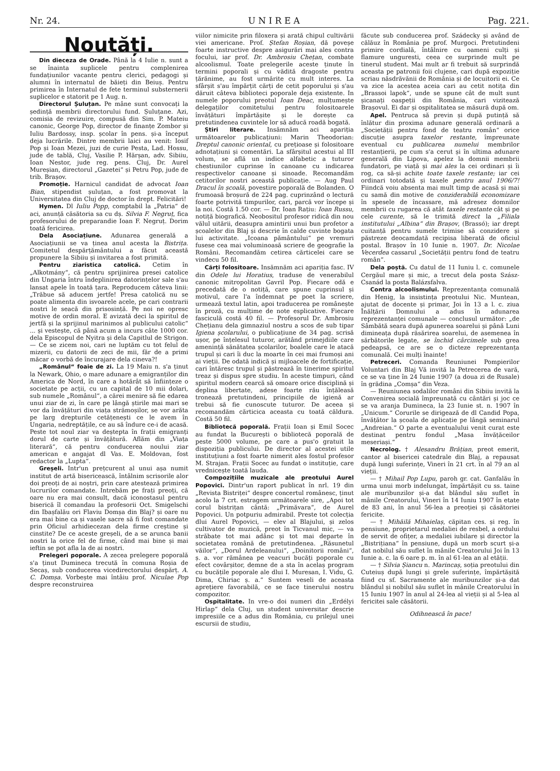Nr. 24. U N I R E A Pag. 221.
Noutăți.
Din dieceza de Orade. Până la 4 Iulie n. sunt a se înainta suplicele pentru complenirea fundațiunilor vacante pentru clerici, pedagogi și alumni în internatul de băieți din Beiuș. Pentru primirea în Internatul de fete terminul substernerii suplicelor e statorit pe 1 Aug. n.
Directorul Șuluțan. Pe mâne sunt convocați la ședință membrii directorului fund. Șuluțane. Azi, comisia de revizuire, compusă din Sim. P. Mateiu canonic, George Pop, director de finanțe Zombor și Iuliu Bardossy, insp. școlar în pens. și-a început deja lucrările. Dintre membrii laici au venit: Iosif Pop și Ioan Mezei, juzi de curie Pesta, Lad. Hossu, jude de tablă, Cluj, Vasilie P. Hărșan, adv. Sibiiu, Ioan Nestor, jude reg. pens. Cluj, Dr. Aurel Mureșian, directorul „Gazetei“ și Petru Pop, jude de trib. Brașov.
Promoție. Harnicul candidat de advocat Ioan Bian, stipendist șuluțan, a fost promovat la Universitatea din Cluj de doctor în drept. Felicitări!
Hymen. Dl Iuliu Popp, comptabil la „Patria“ de aci, anunță căsătoria sa cu dș. Silvia F. Negruț, fica profesorului de preparandie Ioan F. Negruț. Dorim toată fericirea.
Dela Asociațiune. Adunarea generală a Asociațiunii se va ținea anul acesta la Bistrița. Comitetul despărțământului a făcut această propunere la Sibiiu și invitarea a fost primită.
Pentru ziaristica catolică. Cetim în „Alkotmány“, că pentru sprijinirea presei catolice din Ungaria întru îndeplinirea datorințelor sale s'au lansat apele în toată țara. Reproducem câteva linii: „Trăbue să aducem jertfe! Presa catolică nu se poate alimenta din isvoarele acele, pe cari contrarii nostri le seacă din prisosință. Pe noi ne opresc motive de ordin moral. E avizată deci la spiritul de jertfă și la sprijinul marinimos al publicului catolic“ ... și vestește, că până acum a incurs câte 1000 cor. dela Episcopul de Nyitra și dela Capitlul de Strigon. — Ce se zicem noi, cari ne luptăm cu tot felul de mizerii, cu datorii de zeci de mii, făr de a primi măcar o vorbă de încurajare dela cineva?!
„Românul“ foaie de zi. La 19 Maiu n. s'a ținut la Newark, Ohio, o mare adunare a emigranților din America de Nord, în care a hotărât să înființeze o societate pe acții, cu un capital de 10 mii dolari, sub numele „Românul“, a cărei menire să fie edarea unui ziar de zi, în care pe lângă știrile mai mari se vor da învățături din viața strămoșilor, se vor arăta pe larg drepturile cetățenești ce le avem în Ungaria, nedreptățile, ce au să îndure ce-i de acasă. Peste tot noul ziar va deștepta în frații emigranți dorul de carte și învățătură. Aflăm din „Viața literară“, că pentru conducerea noului ziar american e angajat dl Vas. E. Moldovan, fost redactor la „Lupta“.
Greșeli. Intr'un prețcurent al unui așa numit institut de artă bisericească, întâlnim scrisorile alor doi preoți de ai noștri, prin care atestează primirea lucrurilor comandate. Intrebăm pe frați preoți, că oare nu era mai consult, dacă iconostasul pentru biserică îl comandau la profesorii Oct. Smigelschi din Ibașfalău ori Flaviu Domșa din Blaj? și oare nu era mai bine ca și vasele sacre să fi fost comandate prin Oficiul arhidiecezan dela firme creștine și cinstite? De ce aceste greșeli, de a se arunca banii nostri la orice fel de firme, când mai bine și mai ieftin se pot afla la de ai nostri.
Prelegeri poporale. A zecea prelegere poporală s'a ținut Dumineca trecută în comuna Roșia de Secaș, sub conducerea vicedirectorului despărț. A. C. Domșa. Vorbește mai întâiu prof. Niculae Pop despre reconstruirea
viilor nimicite prin filoxera și arată chipul cultivării viei americane. Prof. Ștefan Roșian, dă poveșe foarte instructive despre asigurări mai ales contra focului, iar prof. Dr. Ambrosiu Chețan, combate alcoolismul. Toate prelegerile aceste ținute în termini poporali și cu vădită dragoste pentru țărănime, au fost urmărite cu mult interes. La sfârșit s'au împărțit cărți de cetit poporului și s'au dăruit câteva biblioteci poporale deja existente. In numele poporului preotul Ioan Deac, mulțumește delegaților comitetului pentru folositoarele învățături împărtășite și le dorește ca pretutindenea cuvintele lor să aducă roadă bogată.
Știri literare. Insămnăm aci apariția următoarelor publicațiuni: Marin Theodorian: Dreptul canonic oriental, cu prețioase și folositoare adnotațiuni și comentări. La sfârșitul acestui al III volum, se află un indice alfabetic a tuturor chestiunilor cuprinse în canoane cu indicarea respectivelor canoane și sinoade. Recomandăm cetitorilor nostri această publicație. — Aug Paul Dracul în școală, povestire poporală de Bolanden. O frumoasă broșură de 224 pag. cuprinzând o lectură foarte potrivită timpurilor, cari, parcă vor începe și la noi. Costă 1.50 cor. — Dr. Ioan Rațiu: Ioan Russu, notiță biografică. Neobositul profesor ridică din nou vălul uitării, deasupra amintirii unui bun profetor a școalelor din Blaj și descrie în calde cuvinte bogata lui activitate. „Icoana pământului“ pe vremuri fusese cea mai voluminoasă scriere de geografie la Români. Recomandăm cetirea cărticelei care se vindecu 50 fil.
Cărți folositoare. Insămnăm aci apariția fasc. IV din Odele lui Horatius, traduse de venerabilul canonic mitropolitan Gavril Pop. Fiecare odă e precedată de o notiță, care spune cuprinsul și motivul, care l'a îndemnat pe poet la scriere, urmează textul latin, apoi traducerea pe românește în proză, cu mulțime de note esplicative. Fiecare fasciculă costă 40 fil. — Profesorul Dr. Ambrosiu Chețianu dela gimnaziul nostru a scos de sub tipar Igiena școlarului, o publicațiune de 34 pag. scrisă ușor, pe înțelesul tuturor, arătând primejdiile care amenință sănătatea școlarilor, boalele care le atacă trupul și cari îi duc la moarte în cei mai frumoși ani ai vieții. De odată indică și mijloacele de fortificație, cari întăresc trupul și păstrează în tinerime spiritul treaz și dispus spre studiu. In aceste timpuri, când spiritul modern cearcă să omoare orice disciplină și deplina libertate, adese foarte rău înțăleasă tronează pretutindeni, principiile de igienă ar trebui să fie cunoscute tuturor. De aceea și recomandăm cărticica aceasta cu toată căldura. Costă 50 fil.
Bibliotecă poporală. Frații Ioan și Emil Socec au fundat la București o bibliotecă poporală de peste 5000 volume, pe care a pus'o gratuit la dispoziția publicului. De director al acestei utile instituțiuni a fost foarte nimerit ales fostul profesor M. Strajan. Frații Socec au fundat o instituție, care vrednicește toată lauda.
Compozițiile muzicale ale preotului Aurel Popovici. Dintr'un raport publicat în nrl. 19 din „Revista Bistriței“ despre concertul românesc, ținut acolo la 7 crt. estragem următoarele sire, „Apoi tot corul bistrițan cântă: „Primăvara“, de Aurel Popovici. Un potpuriu admirabil. Preste tot colecția dlui Aurel Popovici, — elev al Blajului, și zelos cultivator de muzică, preot în Ticvanul mic, — va străbate tot mai adânc și tot mai departe în societatea română de pretutindenea. „Răsunetul văilor“, „Dorul Ardeleanului“, „Doinitorii români“, ș. a. vor rămânea pe veacuri bucăți poporale cu efect covârșitor, demne de a sta în acelaș program cu bucățile poporale ale dlui I. Muresan, I. Vidu, G. Dima, Chiriac ș. a.“ Suntem veseli de aceasta aprețiere favorabilă, ce se face tinerului nostru compozitor.
Ospitalitate. In vre-o doi numeri din „Erdélyi Hirlap“ dela Cluj, un student universitar descrie impresiile ce a adus din România, cu prilejul unei escursii de studiu,
făcute sub conducerea prof. Szádecky și având de călăuz în România pe prof. Murgoci. Pretutindeni primire cordială, întâlnire cu oameni culți și flamure unguresti, ceea ce surprinde mult pe tinerul student. Mai mult ar fi trebuit să surprindă aceasta pe patronii foii clujene, cari după expoziție scriau năsdrăvănii de România și de locuitorii ei. Ce va zice la acestea aceia cari au cetit notița din „Brassoi lapok“, unde se spune cât de mult sunt șicanați oaspeții din România, cari vizitează Brașovul. Ei dar și ospitalitatea se măsură după om.
Apel. Pentruca să previn și după putință să înlătur din proxima adunare generală ordinară a „Societății pentru fond de teatru român“ orice discuție asupra taxelor restante, împreunate eventual cu publicarea numelui membrilor restanțierii, pe cum s'a cerut și în ultima adunare generală din Lipova, apelez la domnii membrii fundatori, pe viață și mai ales la cei ordinari și îi rog, ca să-și achite toate taxele restante; iar cei ordinari totodată și taxele pentru anul 1906/7! Fiindcă voiu absenta mai mult timp de acasă și mai cu samă din motive de conziderabilă economizare în spesele de încassare, mă adresez domnilor membrii cu rugarea că atât taxele restante cât și pe cele curente, să le trimită direct la „Filiala institutului „Albina“ din Brașov, (Brassó); iar drept cuitanță pentru sumele trimise să conzidere și păstreze deocamdată recipisa liberată de oficiul postal. Brașov în 10 Iunie n. 1907. Dr. Nicolae Vecerdea cassarul „Societății pentru fond de teatru român“.
Dela poștă. Cu datul de 11 Iuniu l. c. comunele Cergăul mare și mic, a trecut dela posta Szász-Csanád la posta Balázsfalva.
Contra alcoolismului. Reprezentanța comunală din Henig, la insistința preotului Nic. Muntean, ajutat de docente și primar, Joi în 13 a l. c. ziua Înălțării Domnului a adus în adunarea reprezentanței comunale — conclusul următor: „de Sâmbătă seara după apunerea soarelui și până Luni dimineața după răsărirea soarelui, de asemenea în sărbătorile legate, se închid cârcimele sub grea pedeapsă, ce are se o dicteze reprezentanța comunală. Cei mulți înainte!
Petreceri. Comanda Reuniunei Pompierilor Voluntari din Blaj Vă invită la Petrecerea de vară, ce se va ține în 24 Iunie 1907 (a doua zi de Rusale) în grădina „Comșa“ din Veza.
— Reuniunea sodalilor români din Sibiiu invită la Convenirea socială împreunată cu cântări și joc ce se va aranja Dumineca, la 23 Iunie st. n. 1907 în „Unicum.“ Corurile se dirigează de dl Candid Popa, învățător la școala de aplicație pe lângă seminarul „Andreian.“ O parte a eventualului venit curat este destinat pentru fondul „Masa învățăceilor meseriași.“
Necrolog. † Alesandru Brățian, preot emerit, cantor al bisericei catedrale din Blaj, a repausat după lungi suferințe, Vineri în 21 crt. în al 79 an al vieții.
— † Mihail Pop Lupu, paroh gr. cat. Ganfalău în urma unui morb indelungat, împărtășit cu ss. taine ale muribunzilor și-a dat blândul său suflet în mânile Creatorului, Vineri în 14 Iuniu 1907 în etate de 83 ani, în anul 56-lea a preoției și căsătoriei fericite.
— † Mihăilă Mihaielaș, căpitan ces. și reg. în pensiune, proprietarul medaliei de resbel, a ordului de servit de ofițer, a medaliei iubilare și director la „Bistrițiana“ în pensiune, după un morb scurt și-a dat nobilul său suflet în mânile Creatorului Joi în 13 Iunie a. c. la 6 oare p. m. în al 61-lea an al etății.
— † Silvia Șiancu n. Marincaș, soția preotului din Cuteiuș după lungi și grele suferințe, împărtășită fiind cu sf. Sacramente ale muribunzilor și-a dat blândul și nobilul său suflet în mânile Creatorului în 15 Iuniu 1907 în anul al 24-lea al vieții și al 5-lea al fericitei sale căsătorii.
Odihnească în pace!